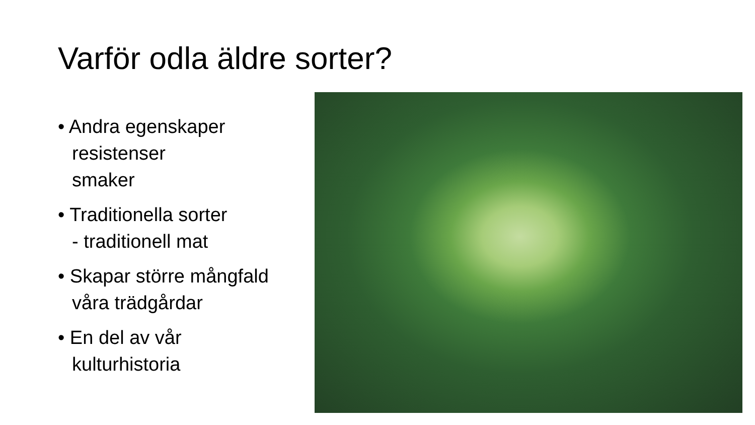Varför odla äldre sorter?
• Andra egenskaper
resistenser
smaker
• Traditionella sorter
- traditionell mat
• Skapar större mångfald
våra trädgårdar
• En del av vår
kulturhistoria